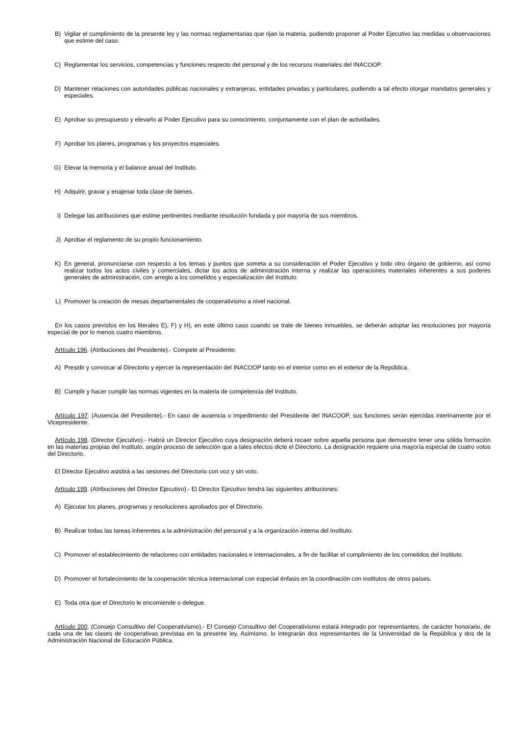B) Vigilar el cumplimiento de la presente ley y las normas reglamentarias que rijan la materia, pudiendo proponer al Poder Ejecutivo las medidas u observaciones que estime del caso.
C) Reglamentar los servicios, competencias y funciones respecto del personal y de los recursos materiales del INACOOP.
D) Mantener relaciones con autoridades públicas nacionales y extranjeras, entidades privadas y particulares, pudiendo a tal efecto otorgar mandatos generales y especiales.
E) Aprobar su presupuesto y elevarlo al Poder Ejecutivo para su conocimiento, conjuntamente con el plan de actividades.
F) Aprobar los planes, programas y los proyectos especiales.
G) Elevar la memoria y el balance anual del Instituto.
H) Adquirir, gravar y enajenar toda clase de bienes.
I) Delegar las atribuciones que estime pertinentes mediante resolución fundada y por mayoría de sus miembros.
J) Aprobar el reglamento de su propio funcionamiento.
K) En general, pronunciarse con respecto a los temas y puntos que someta a su consideración el Poder Ejecutivo y todo otro órgano de gobierno, así como realizar todos los actos civiles y comerciales, dictar los actos de administración interna y realizar las operaciones materiales inherentes a sus poderes generales de administración, con arreglo a los cometidos y especialización del Instituto.
L) Promover la creación de mesas departamentales de cooperativismo a nivel nacional.
En los casos previstos en los literales E), F) y H), en este último caso cuando se trate de bienes inmuebles, se deberán adoptar las resoluciones por mayoría especial de por lo menos cuatro miembros.
Artículo 196. (Atribuciones del Presidente).- Compete al Presidente:
A) Presidir y convocar al Directorio y ejercer la representación del INACOOP tanto en el interior como en el exterior de la República.
B) Cumplir y hacer cumplir las normas vigentes en la materia de competencia del Instituto.
Artículo 197. (Ausencia del Presidente).- En caso de ausencia o impedimento del Presidente del INACOOP, sus funciones serán ejercidas interinamente por el Vicepresidente.
Artículo 198. (Director Ejecutivo).- Habrá un Director Ejecutivo cuya designación deberá recaer sobre aquella persona que demuestre tener una sólida formación en las materias propias del Instituto, según proceso de selección que a tales efectos dicte el Directorio. La designación requiere una mayoría especial de cuatro votos del Directorio.
El Director Ejecutivo asistirá a las sesiones del Directorio con voz y sin voto.
Artículo 199. (Atribuciones del Director Ejecutivo).- El Director Ejecutivo tendrá las siguientes atribuciones:
A) Ejecutar los planes, programas y resoluciones aprobados por el Directorio.
B) Realizar todas las tareas inherentes a la administración del personal y a la organización interna del Instituto.
C) Promover el establecimiento de relaciones con entidades nacionales e internacionales, a fin de facilitar el cumplimiento de los cometidos del Instituto.
D) Promover el fortalecimiento de la cooperación técnica internacional con especial énfasis en la coordinación con institutos de otros países.
E) Toda otra que el Directorio le encomiende o delegue.
Artículo 200. (Consejo Consultivo del Cooperativismo).- El Consejo Consultivo del Cooperativismo estará integrado por representantes, de carácter honorario, de cada una de las clases de cooperativas previstas en la presente ley. Asimismo, lo integrarán dos representantes de la Universidad de la República y dos de la Administración Nacional de Educación Pública.